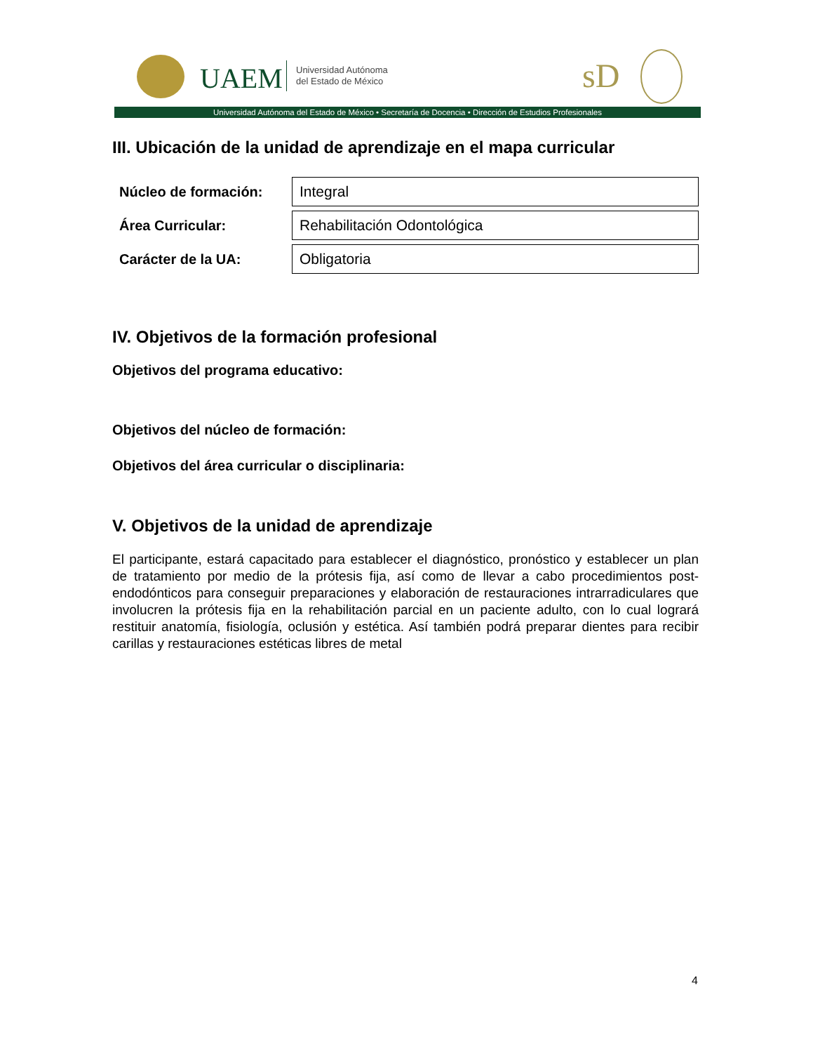UAEM
Universidad Autónoma
del Estado de México
sD
Universidad Autónoma del Estado de México • Secretaría de Docencia • Dirección de Estudios Profesionales
III. Ubicación de la unidad de aprendizaje en el mapa curricular
| Núcleo de formación: | Integral |
| Área Curricular: | Rehabilitación Odontológica |
| Carácter de la UA: | Obligatoria |
IV. Objetivos de la formación profesional
Objetivos del programa educativo:
Objetivos del núcleo de formación:
Objetivos del área curricular o disciplinaria:
V. Objetivos de la unidad de aprendizaje
El participante, estará capacitado para establecer el diagnóstico, pronóstico y establecer un plan de tratamiento por medio de la prótesis fija, así como de llevar a cabo procedimientos post-endodónticos para conseguir preparaciones y elaboración de restauraciones intrarradiculares que involucren la prótesis fija en la rehabilitación parcial en un paciente adulto, con lo cual logrará restituir anatomía, fisiología, oclusión y estética. Así también podrá preparar dientes para recibir carillas y restauraciones estéticas libres de metal
4